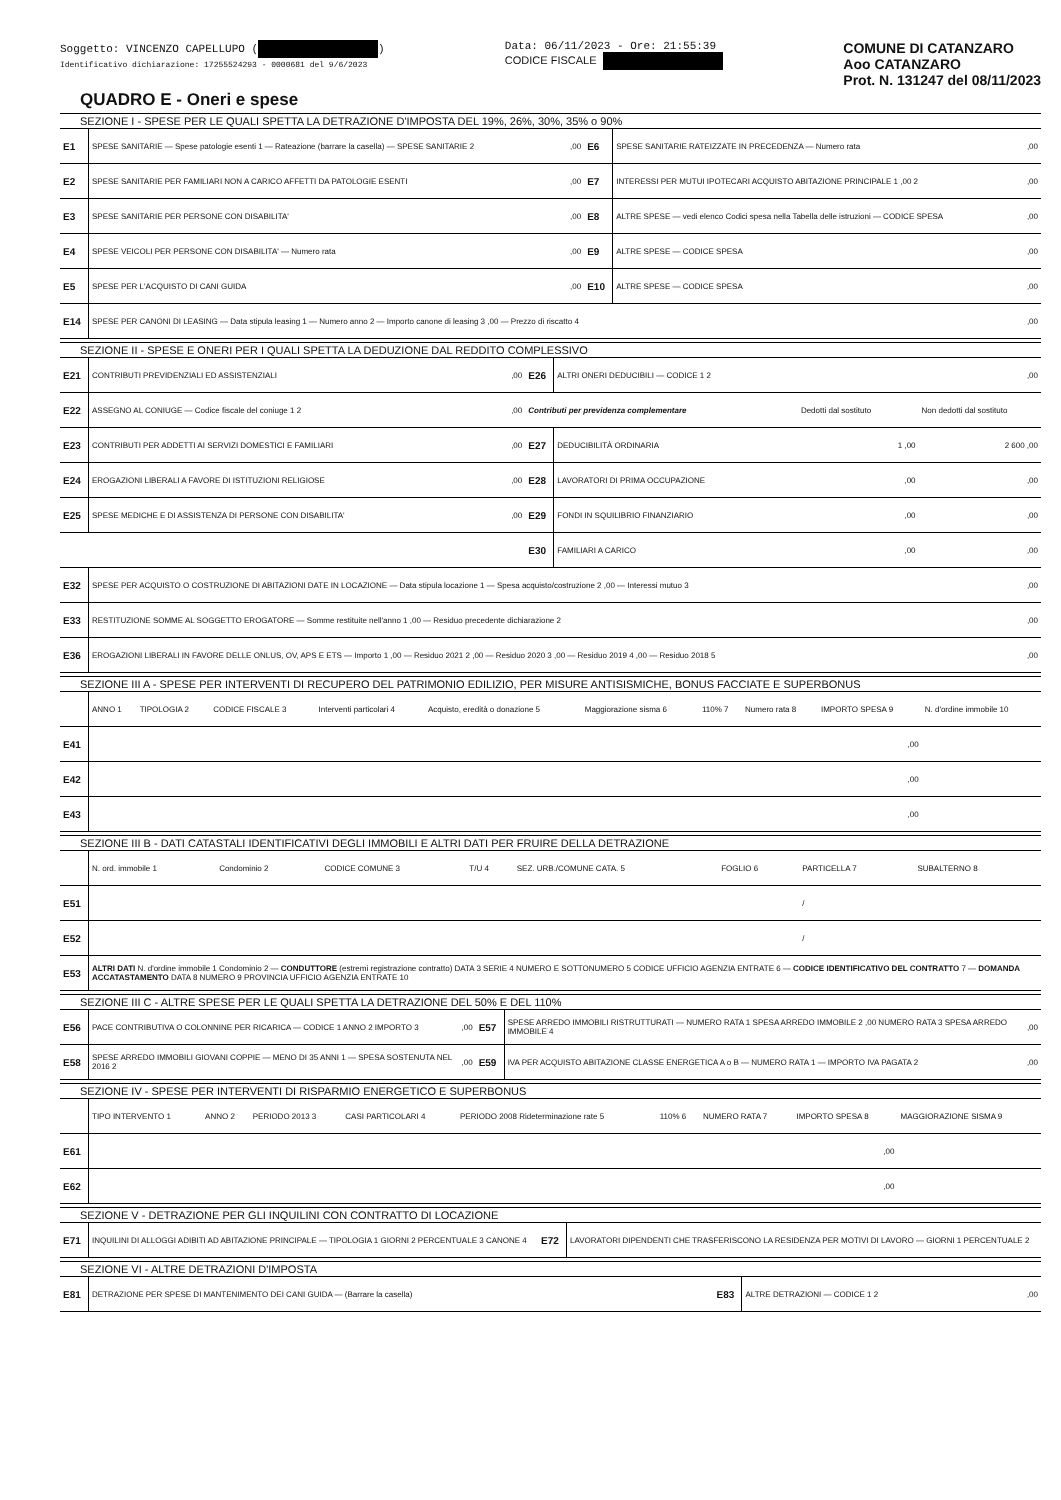Soggetto: VINCENZO CAPELLUPO ( )
Identificativo dichiarazione: 17255524293 - 0000681 del 9/6/2023
Data: 06/11/2023 - Ore: 21:55:39
CODICE FISCALE
COMUNE DI CATANZARO
Aoo CATANZARO
Prot. N. 131247 del 08/11/2023
QUADRO E - Oneri e spese
SEZIONE I - SPESE PER LE QUALI SPETTA LA DETRAZIONE D'IMPOSTA DEL 19%, 26%, 30%, 35% o 90%
| E1 | SPESE SANITARIE — Spese patologie esenti 1 — Rateazione (barrare la casella) — SPESE SANITARIE 2 | ,00 | E6 | SPESE SANITARIE RATEIZZATE IN PRECEDENZA — Numero rata | ,00 |
| E2 | SPESE SANITARIE PER FAMILIARI NON A CARICO AFFETTI DA PATOLOGIE ESENTI | ,00 | E7 | INTERESSI PER MUTUI IPOTECARI ACQUISTO ABITAZIONE PRINCIPALE 1 ,00 2 | ,00 |
| E3 | SPESE SANITARIE PER PERSONE CON DISABILITA' | ,00 | E8 | ALTRE SPESE — vedi elenco Codici spesa nella Tabella delle istruzioni — CODICE SPESA | ,00 |
| E4 | SPESE VEICOLI PER PERSONE CON DISABILITA' — Numero rata | ,00 | E9 | ALTRE SPESE — CODICE SPESA | ,00 |
| E5 | SPESE PER L'ACQUISTO DI CANI GUIDA | ,00 | E10 | ALTRE SPESE — CODICE SPESA | ,00 |
| E14 | SPESE PER CANONI DI LEASING — Data stipula leasing 1 — Numero anno 2 — Importo canone di leasing 3 ,00 — Prezzo di riscatto 4 | | | | ,00 |
SEZIONE II - SPESE E ONERI PER I QUALI SPETTA LA DEDUZIONE DAL REDDITO COMPLESSIVO
| E21 | CONTRIBUTI PREVIDENZIALI ED ASSISTENZIALI | ,00 | E26 | ALTRI ONERI DEDUCIBILI — CODICE 1 2 | | ,00 |
| E22 | ASSEGNO AL CONIUGE — Codice fiscale del coniuge 1 2 | ,00 | Contributi per previdenza complementare | | Dedotti dal sostituto | Non dedotti dal sostituto |
| E23 | CONTRIBUTI PER ADDETTI AI SERVIZI DOMESTICI E FAMILIARI | ,00 | E27 | DEDUCIBILITÀ ORDINARIA | 1 ,00 | 2 600 ,00 |
| E24 | EROGAZIONI LIBERALI A FAVORE DI ISTITUZIONI RELIGIOSE | ,00 | E28 | LAVORATORI DI PRIMA OCCUPAZIONE | ,00 | ,00 |
| E25 | SPESE MEDICHE E DI ASSISTENZA DI PERSONE CON DISABILITA' | ,00 | E29 | FONDI IN SQUILIBRIO FINANZIARIO | ,00 | ,00 |
| | | | E30 | FAMILIARI A CARICO | ,00 | ,00 |
| E32 | SPESE PER ACQUISTO O COSTRUZIONE DI ABITAZIONI DATE IN LOCAZIONE — Data stipula locazione 1 — Spesa acquisto/costruzione 2 ,00 — Interessi mutuo 3 | | | | | ,00 |
| E33 | RESTITUZIONE SOMME AL SOGGETTO EROGATORE — Somme restituite nell'anno 1 ,00 — Residuo precedente dichiarazione 2 | | | | | ,00 |
| E36 | EROGAZIONI LIBERALI IN FAVORE DELLE ONLUS, OV, APS E ETS — Importo 1 ,00 — Residuo 2021 2 ,00 — Residuo 2020 3 ,00 — Residuo 2019 4 ,00 — Residuo 2018 5 | | | | | ,00 |
SEZIONE III A - SPESE PER INTERVENTI DI RECUPERO DEL PATRIMONIO EDILIZIO, PER MISURE ANTISISMICHE, BONUS FACCIATE E SUPERBONUS
| | ANNO 1 | TIPOLOGIA 2 | CODICE FISCALE 3 | Interventi particolari 4 | Acquisto, eredità o donazione 5 | Maggiorazione sisma 6 | 110% 7 | Numero rata 8 | IMPORTO SPESA 9 | N. d'ordine immobile 10 |
| E41 | | | | | | | | | ,00 | |
| E42 | | | | | | | | | ,00 | |
| E43 | | | | | | | | | ,00 | |
SEZIONE III B - DATI CATASTALI IDENTIFICATIVI DEGLI IMMOBILI E ALTRI DATI PER FRUIRE DELLA DETRAZIONE
| | N. ord. immobile 1 | Condominio 2 | CODICE COMUNE 3 | T/U 4 | SEZ. URB./COMUNE CATA. 5 | FOGLIO 6 | PARTICELLA 7 | SUBALTERNO 8 |
| E51 | | | | | | | / | |
| E52 | | | | | | | / | |
| E53 | ALTRI DATI N. d'ordine immobile 1 Condominio 2 — CONDUTTORE (estremi registrazione contratto) DATA 3 SERIE 4 NUMERO E SOTTONUMERO 5 CODICE UFFICIO AGENZIA ENTRATE 6 — CODICE IDENTIFICATIVO DEL CONTRATTO 7 — DOMANDA ACCATASTAMENTO DATA 8 NUMERO 9 PROVINCIA UFFICIO AGENZIA ENTRATE 10 | | | | | | | |
SEZIONE III C - ALTRE SPESE PER LE QUALI SPETTA LA DETRAZIONE DEL 50% E DEL 110%
| E56 | PACE CONTRIBUTIVA O COLONNINE PER RICARICA — CODICE 1 ANNO 2 IMPORTO 3 | ,00 | E57 | SPESE ARREDO IMMOBILI RISTRUTTURATI — NUMERO RATA 1 SPESA ARREDO IMMOBILE 2 ,00 NUMERO RATA 3 SPESA ARREDO IMMOBILE 4 | ,00 |
| E58 | SPESE ARREDO IMMOBILI GIOVANI COPPIE — MENO DI 35 ANNI 1 — SPESA SOSTENUTA NEL 2016 2 | ,00 | E59 | IVA PER ACQUISTO ABITAZIONE CLASSE ENERGETICA A o B — NUMERO RATA 1 — IMPORTO IVA PAGATA 2 | ,00 |
SEZIONE IV - SPESE PER INTERVENTI DI RISPARMIO ENERGETICO E SUPERBONUS
| | TIPO INTERVENTO 1 | ANNO 2 | PERIODO 2013 3 | CASI PARTICOLARI 4 | PERIODO 2008 Rideterminazione rate 5 | 110% 6 | NUMERO RATA 7 | IMPORTO SPESA 8 | MAGGIORAZIONE SISMA 9 |
| E61 | | | | | | | | ,00 | |
| E62 | | | | | | | | ,00 | |
SEZIONE V - DETRAZIONE PER GLI INQUILINI CON CONTRATTO DI LOCAZIONE
| E71 | INQUILINI DI ALLOGGI ADIBITI AD ABITAZIONE PRINCIPALE — TIPOLOGIA 1 GIORNI 2 PERCENTUALE 3 CANONE 4 | E72 | LAVORATORI DIPENDENTI CHE TRASFERISCONO LA RESIDENZA PER MOTIVI DI LAVORO — GIORNI 1 PERCENTUALE 2 |
SEZIONE VI - ALTRE DETRAZIONI D'IMPOSTA
| E81 | DETRAZIONE PER SPESE DI MANTENIMENTO DEI CANI GUIDA — (Barrare la casella) | E83 | ALTRE DETRAZIONI — CODICE 1 2 | ,00 |